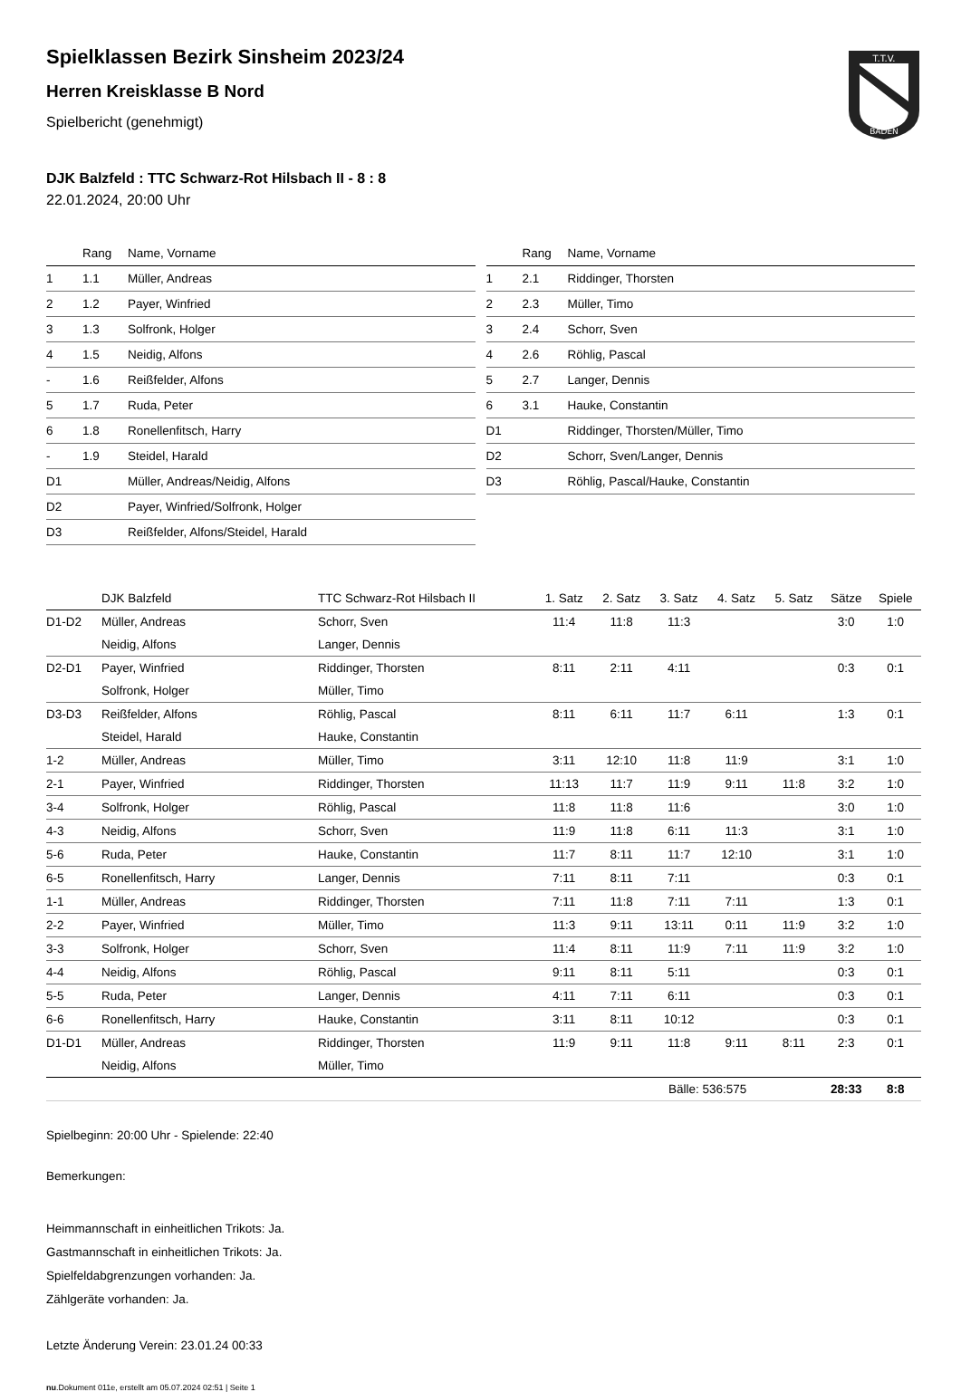T.T.V.
BADEN
Spielklassen Bezirk Sinsheim 2023/24
Herren Kreisklasse B Nord
Spielbericht (genehmigt)
DJK Balzfeld : TTC Schwarz-Rot Hilsbach II - 8 : 8
22.01.2024, 20:00 Uhr
| | Rang | Name, Vorname |
| --- | --- | --- |
| 1 | 1.1 | Müller, Andreas |
| 2 | 1.2 | Payer, Winfried |
| 3 | 1.3 | Solfronk, Holger |
| 4 | 1.5 | Neidig, Alfons |
| - | 1.6 | Reißfelder, Alfons |
| 5 | 1.7 | Ruda, Peter |
| 6 | 1.8 | Ronellenfitsch, Harry |
| - | 1.9 | Steidel, Harald |
| D1 | | Müller, Andreas/Neidig, Alfons |
| D2 | | Payer, Winfried/Solfronk, Holger |
| D3 | | Reißfelder, Alfons/Steidel, Harald |
| | Rang | Name, Vorname |
| --- | --- | --- |
| 1 | 2.1 | Riddinger, Thorsten |
| 2 | 2.3 | Müller, Timo |
| 3 | 2.4 | Schorr, Sven |
| 4 | 2.6 | Röhlig, Pascal |
| 5 | 2.7 | Langer, Dennis |
| 6 | 3.1 | Hauke, Constantin |
| D1 | | Riddinger, Thorsten/Müller, Timo |
| D2 | | Schorr, Sven/Langer, Dennis |
| D3 | | Röhlig, Pascal/Hauke, Constantin |
| | DJK Balzfeld | TTC Schwarz-Rot Hilsbach II | 1. Satz | 2. Satz | 3. Satz | 4. Satz | 5. Satz | Sätze | Spiele |
| --- | --- | --- | --- | --- | --- | --- | --- | --- | --- |
| D1-D2 | Müller, Andreas | Schorr, Sven | 11:4 | 11:8 | 11:3 | | | 3:0 | 1:0 |
| | Neidig, Alfons | Langer, Dennis | | | | | | | |
| D2-D1 | Payer, Winfried | Riddinger, Thorsten | 8:11 | 2:11 | 4:11 | | | 0:3 | 0:1 |
| | Solfronk, Holger | Müller, Timo | | | | | | | |
| D3-D3 | Reißfelder, Alfons | Röhlig, Pascal | 8:11 | 6:11 | 11:7 | 6:11 | | 1:3 | 0:1 |
| | Steidel, Harald | Hauke, Constantin | | | | | | | |
| 1-2 | Müller, Andreas | Müller, Timo | 3:11 | 12:10 | 11:8 | 11:9 | | 3:1 | 1:0 |
| 2-1 | Payer, Winfried | Riddinger, Thorsten | 11:13 | 11:7 | 11:9 | 9:11 | 11:8 | 3:2 | 1:0 |
| 3-4 | Solfronk, Holger | Röhlig, Pascal | 11:8 | 11:8 | 11:6 | | | 3:0 | 1:0 |
| 4-3 | Neidig, Alfons | Schorr, Sven | 11:9 | 11:8 | 6:11 | 11:3 | | 3:1 | 1:0 |
| 5-6 | Ruda, Peter | Hauke, Constantin | 11:7 | 8:11 | 11:7 | 12:10 | | 3:1 | 1:0 |
| 6-5 | Ronellenfitsch, Harry | Langer, Dennis | 7:11 | 8:11 | 7:11 | | | 0:3 | 0:1 |
| 1-1 | Müller, Andreas | Riddinger, Thorsten | 7:11 | 11:8 | 7:11 | 7:11 | | 1:3 | 0:1 |
| 2-2 | Payer, Winfried | Müller, Timo | 11:3 | 9:11 | 13:11 | 0:11 | 11:9 | 3:2 | 1:0 |
| 3-3 | Solfronk, Holger | Schorr, Sven | 11:4 | 8:11 | 11:9 | 7:11 | 11:9 | 3:2 | 1:0 |
| 4-4 | Neidig, Alfons | Röhlig, Pascal | 9:11 | 8:11 | 5:11 | | | 0:3 | 0:1 |
| 5-5 | Ruda, Peter | Langer, Dennis | 4:11 | 7:11 | 6:11 | | | 0:3 | 0:1 |
| 6-6 | Ronellenfitsch, Harry | Hauke, Constantin | 3:11 | 8:11 | 10:12 | | | 0:3 | 0:1 |
| D1-D1 | Müller, Andreas | Riddinger, Thorsten | 11:9 | 9:11 | 11:8 | 9:11 | 8:11 | 2:3 | 0:1 |
| | Neidig, Alfons | Müller, Timo | | | | | | | |
| | | | | | Bälle: 536:575 | | | 28:33 | 8:8 |
Spielbeginn: 20:00 Uhr - Spielende: 22:40
Bemerkungen:
Heimmannschaft in einheitlichen Trikots: Ja.
Gastmannschaft in einheitlichen Trikots: Ja.
Spielfeldabgrenzungen vorhanden: Ja.
Zählgeräte vorhanden: Ja.
Letzte Änderung Verein: 23.01.24 00:33
nu.Dokument 011e, erstellt am 05.07.2024 02:51 | Seite 1